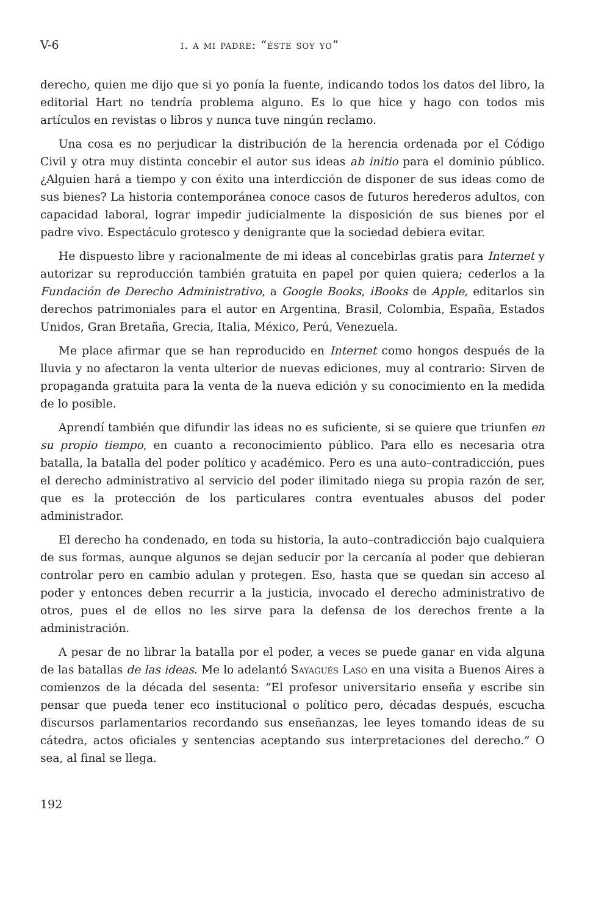V-6 i. a mi padre: “éste soy yo”
derecho, quien me dijo que si yo ponía la fuente, indicando todos los datos del libro, la editorial Hart no tendría problema alguno. Es lo que hice y hago con todos mis artículos en revistas o libros y nunca tuve ningún reclamo.
Una cosa es no perjudicar la distribución de la herencia ordenada por el Código Civil y otra muy distinta concebir el autor sus ideas ab initio para el dominio público. ¿Alguien hará a tiempo y con éxito una interdicción de disponer de sus ideas como de sus bienes? La historia contemporánea conoce casos de futuros herederos adultos, con capacidad laboral, lograr impedir judicialmente la disposición de sus bienes por el padre vivo. Espectáculo grotesco y denigrante que la sociedad debiera evitar.
He dispuesto libre y racionalmente de mi ideas al concebirlas gratis para Internet y autorizar su reproducción también gratuita en papel por quien quiera; cederlos a la Fundación de Derecho Administrativo, a Google Books, iBooks de Apple, editarlos sin derechos patrimoniales para el autor en Argentina, Brasil, Colombia, España, Estados Unidos, Gran Bretaña, Grecia, Italia, México, Perú, Venezuela.
Me place afirmar que se han reproducido en Internet como hongos después de la lluvia y no afectaron la venta ulterior de nuevas ediciones, muy al contrario: Sirven de propaganda gratuita para la venta de la nueva edición y su conocimiento en la medida de lo posible.
Aprendí también que difundir las ideas no es suficiente, si se quiere que triunfen en su propio tiempo, en cuanto a reconocimiento público. Para ello es necesaria otra batalla, la batalla del poder político y académico. Pero es una auto–contradicción, pues el derecho administrativo al servicio del poder ilimitado niega su propia razón de ser, que es la protección de los particulares contra eventuales abusos del poder administrador.
El derecho ha condenado, en toda su historia, la auto–contradicción bajo cualquiera de sus formas, aunque algunos se dejan seducir por la cercanía al poder que debieran controlar pero en cambio adulan y protegen. Eso, hasta que se quedan sin acceso al poder y entonces deben recurrir a la justicia, invocado el derecho administrativo de otros, pues el de ellos no les sirve para la defensa de los derechos frente a la administración.
A pesar de no librar la batalla por el poder, a veces se puede ganar en vida alguna de las batallas de las ideas. Me lo adelantó Sayagués Laso en una visita a Buenos Aires a comienzos de la década del sesenta: “El profesor universitario enseña y escribe sin pensar que pueda tener eco institucional o político pero, décadas después, escucha discursos parlamentarios recordando sus enseñanzas, lee leyes tomando ideas de su cátedra, actos oficiales y sentencias aceptando sus interpretaciones del derecho.” O sea, al final se llega.
192